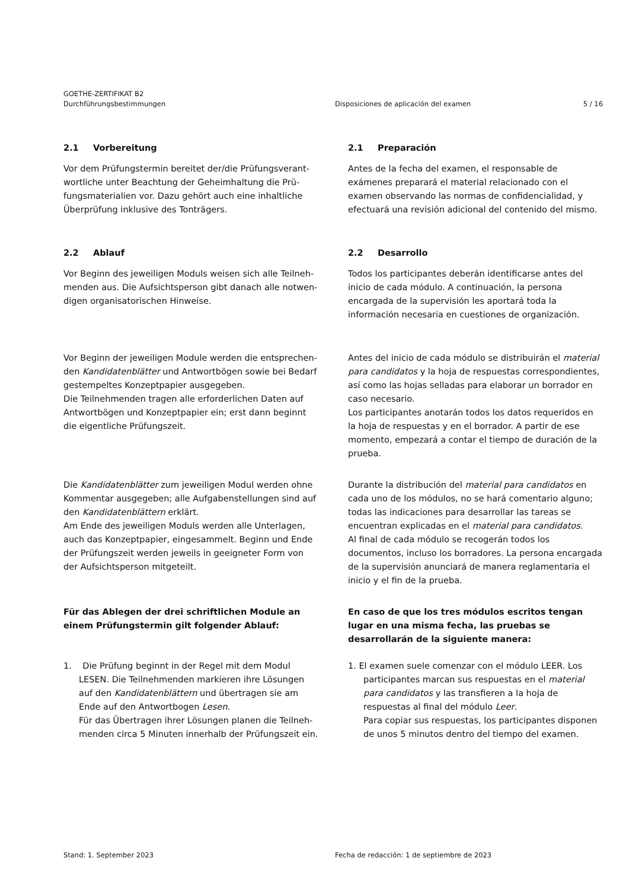GOETHE-ZERTIFIKAT B2
Durchführungsbestimmungen Disposiciones de aplicación del examen
5 / 16
2.1 Vorbereitung
Vor dem Prüfungstermin bereitet der/die Prüfungsverant­wortliche unter Beachtung der Geheimhaltung die Prü­fungsmaterialien vor. Dazu gehört auch eine inhaltliche Überprüfung inklusive des Tonträgers.
2.1 Preparación
Antes de la fecha del examen, el responsable de exámenes preparará el material relacionado con el examen observando las normas de confidencialidad, y efectuará una revisión adicional del contenido del mismo.
2.2 Ablauf
Vor Beginn des jeweiligen Moduls weisen sich alle Teilneh­menden aus. Die Aufsichtsperson gibt danach alle notwen­digen organisatorischen Hinweise.
2.2 Desarrollo
Todos los participantes deberán identificarse antes del inicio de cada módulo. A continuación, la persona encargada de la supervisión les aportará toda la información necesaria en cuestiones de organización.
Vor Beginn der jeweiligen Module werden die entsprechen­den Kandidatenblätter und Antwortbögen sowie bei Bedarf gestempeltes Konzeptpapier ausgegeben.
Die Teilnehmenden tragen alle erforderlichen Daten auf Antwortbögen und Konzeptpapier ein; erst dann beginnt die eigentliche Prüfungszeit.
Antes del inicio de cada módulo se distribuirán el material para candidatos y la hoja de respuestas correspondientes, así como las hojas selladas para elaborar un borrador en caso necesario.
Los participantes anotarán todos los datos requeridos en la hoja de respuestas y en el borrador. A partir de ese momento, empezará a contar el tiempo de duración de la prueba.
Die Kandidatenblätter zum jeweiligen Modul werden ohne Kommentar ausgegeben; alle Aufgabenstellungen sind auf den Kandidatenblättern erklärt.
Am Ende des jeweiligen Moduls werden alle Unterlagen, auch das Konzeptpapier, eingesammelt. Beginn und Ende der Prüfungszeit werden jeweils in geeigneter Form von der Aufsichtsperson mitgeteilt.
Durante la distribución del material para candidatos en cada uno de los módulos, no se hará comentario alguno; todas las indicaciones para desarrollar las tareas se encuentran explicadas en el material para candidatos.
Al final de cada módulo se recogerán todos los documentos, incluso los borradores. La persona encargada de la supervisión anunciará de manera reglamentaria el inicio y el fin de la prueba.
Für das Ablegen der drei schriftlichen Module an einem Prüfungstermin gilt folgender Ablauf:
En caso de que los tres módulos escritos tengan lugar en una misma fecha, las pruebas se desarrollarán de la siguiente manera:
1. Die Prüfung beginnt in der Regel mit dem Modul LESEN. Die Teilnehmenden markieren ihre Lösungen auf den Kandidatenblättern und übertragen sie am Ende auf den Antwortbogen Lesen.
Für das Übertragen ihrer Lösungen planen die Teilneh­menden circa 5 Minuten innerhalb der Prüfungszeit ein.
1. El examen suele comenzar con el módulo LEER. Los participantes marcan sus respuestas en el material para candidatos y las transfieren a la hoja de respuestas al final del módulo Leer.
Para copiar sus respuestas, los participantes disponen de unos 5 minutos dentro del tiempo del examen.
Stand: 1. September 2023 Fecha de redacción: 1 de septiembre de 2023